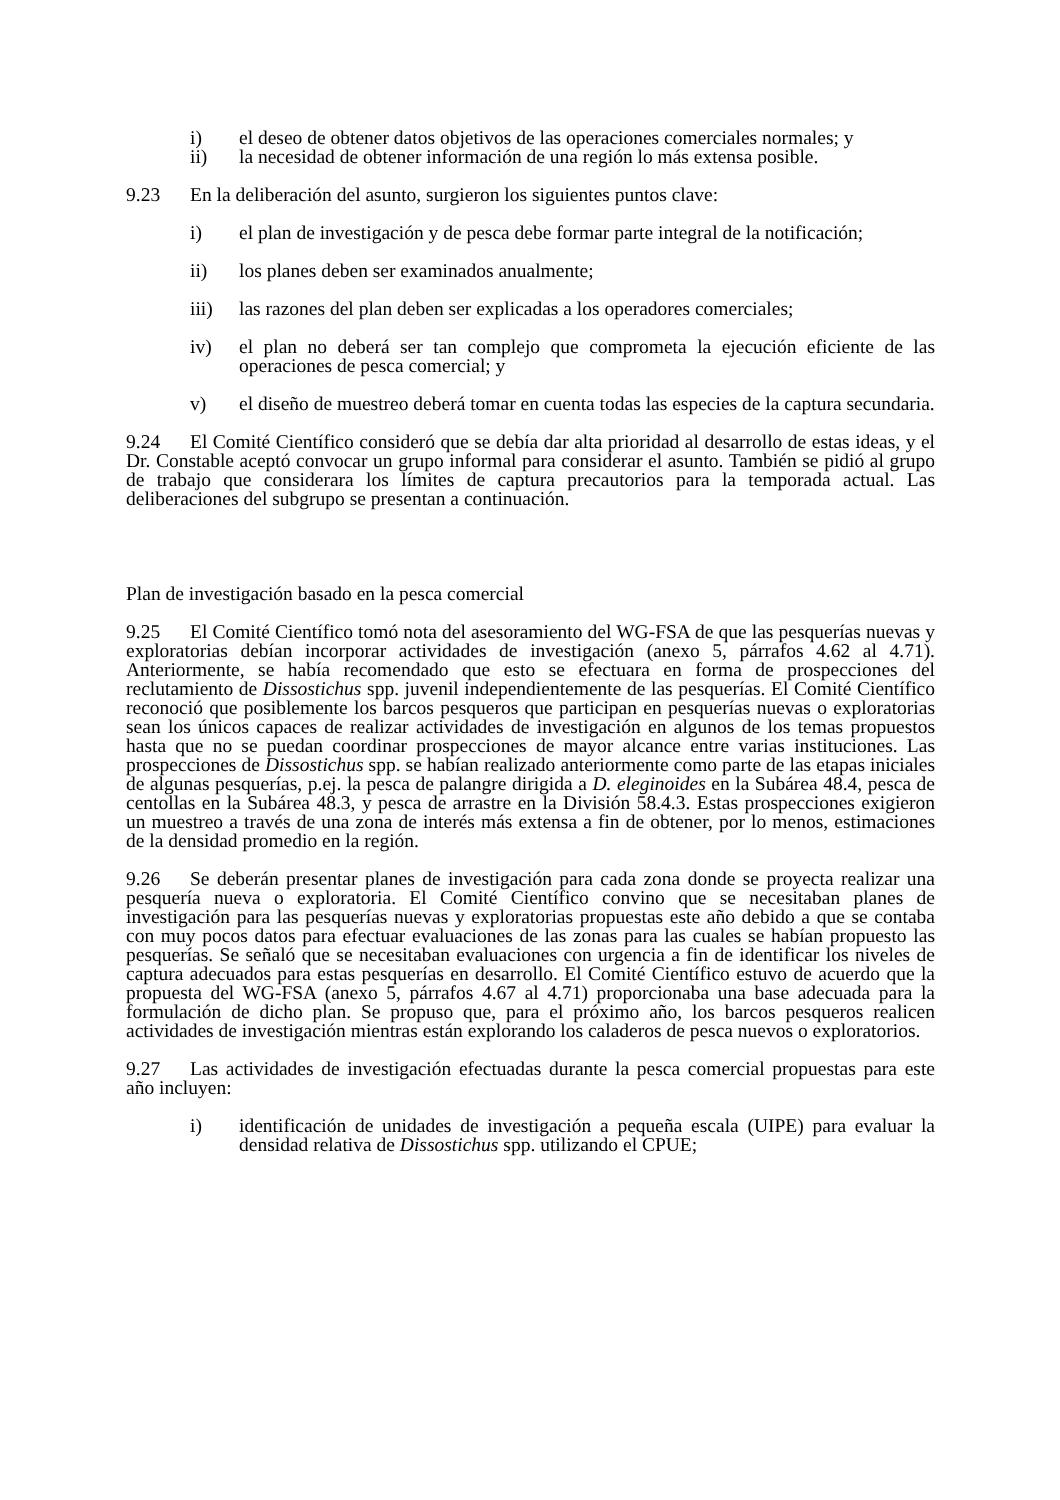i) el deseo de obtener datos objetivos de las operaciones comerciales normales; y
ii) la necesidad de obtener información de una región lo más extensa posible.
9.23 En la deliberación del asunto, surgieron los siguientes puntos clave:
i) el plan de investigación y de pesca debe formar parte integral de la notificación;
ii) los planes deben ser examinados anualmente;
iii) las razones del plan deben ser explicadas a los operadores comerciales;
iv) el plan no deberá ser tan complejo que comprometa la ejecución eficiente de las operaciones de pesca comercial; y
v) el diseño de muestreo deberá tomar en cuenta todas las especies de la captura secundaria.
9.24 El Comité Científico consideró que se debía dar alta prioridad al desarrollo de estas ideas, y el Dr. Constable aceptó convocar un grupo informal para considerar el asunto. También se pidió al grupo de trabajo que considerara los límites de captura precautorios para la temporada actual. Las deliberaciones del subgrupo se presentan a continuación.
Plan de investigación basado en la pesca comercial
9.25 El Comité Científico tomó nota del asesoramiento del WG-FSA de que las pesquerías nuevas y exploratorias debían incorporar actividades de investigación (anexo 5, párrafos 4.62 al 4.71). Anteriormente, se había recomendado que esto se efectuara en forma de prospecciones del reclutamiento de Dissostichus spp. juvenil independientemente de las pesquerías. El Comité Científico reconoció que posiblemente los barcos pesqueros que participan en pesquerías nuevas o exploratorias sean los únicos capaces de realizar actividades de investigación en algunos de los temas propuestos hasta que no se puedan coordinar prospecciones de mayor alcance entre varias instituciones. Las prospecciones de Dissostichus spp. se habían realizado anteriormente como parte de las etapas iniciales de algunas pesquerías, p.ej. la pesca de palangre dirigida a D. eleginoides en la Subárea 48.4, pesca de centollas en la Subárea 48.3, y pesca de arrastre en la División 58.4.3. Estas prospecciones exigieron un muestreo a través de una zona de interés más extensa a fin de obtener, por lo menos, estimaciones de la densidad promedio en la región.
9.26 Se deberán presentar planes de investigación para cada zona donde se proyecta realizar una pesquería nueva o exploratoria. El Comité Científico convino que se necesitaban planes de investigación para las pesquerías nuevas y exploratorias propuestas este año debido a que se contaba con muy pocos datos para efectuar evaluaciones de las zonas para las cuales se habían propuesto las pesquerías. Se señaló que se necesitaban evaluaciones con urgencia a fin de identificar los niveles de captura adecuados para estas pesquerías en desarrollo. El Comité Científico estuvo de acuerdo que la propuesta del WG-FSA (anexo 5, párrafos 4.67 al 4.71) proporcionaba una base adecuada para la formulación de dicho plan. Se propuso que, para el próximo año, los barcos pesqueros realicen actividades de investigación mientras están explorando los caladeros de pesca nuevos o exploratorios.
9.27 Las actividades de investigación efectuadas durante la pesca comercial propuestas para este año incluyen:
i) identificación de unidades de investigación a pequeña escala (UIPE) para evaluar la densidad relativa de Dissostichus spp. utilizando el CPUE;